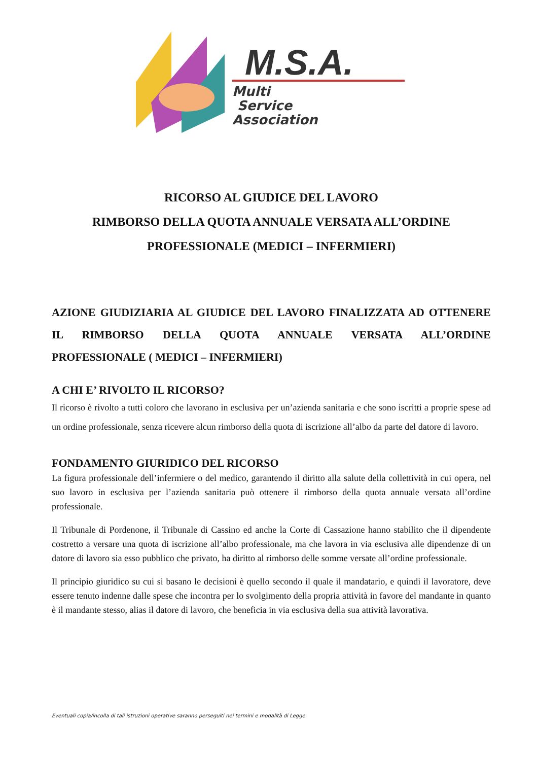M.S.A.
Multi
Service
Association
RICORSO AL GIUDICE DEL LAVORO
RIMBORSO DELLA QUOTA ANNUALE VERSATA ALL’ORDINE PROFESSIONALE (MEDICI – INFERMIERI)
AZIONE GIUDIZIARIA AL GIUDICE DEL LAVORO FINALIZZATA AD OTTENERE IL RIMBORSO DELLA QUOTA ANNUALE VERSATA ALL’ORDINE PROFESSIONALE ( MEDICI – INFERMIERI)
A CHI E’ RIVOLTO IL RICORSO?
Il ricorso è rivolto a tutti coloro che lavorano in esclusiva per un’azienda sanitaria e che sono iscritti a proprie spese ad un ordine professionale, senza ricevere alcun rimborso della quota di iscrizione all’albo da parte del datore di lavoro.
FONDAMENTO GIURIDICO DEL RICORSO
La figura professionale dell’infermiere o del medico, garantendo il diritto alla salute della collettività in cui opera, nel suo lavoro in esclusiva per l’azienda sanitaria può ottenere il rimborso della quota annuale versata all’ordine professionale.
Il Tribunale di Pordenone, il Tribunale di Cassino ed anche la Corte di Cassazione hanno stabilito che il dipendente costretto a versare una quota di iscrizione all’albo professionale, ma che lavora in via esclusiva alle dipendenze di un datore di lavoro sia esso pubblico che privato, ha diritto al rimborso delle somme versate all’ordine professionale.
Il principio giuridico su cui si basano le decisioni è quello secondo il quale il mandatario, e quindi il lavoratore, deve essere tenuto indenne dalle spese che incontra per lo svolgimento della propria attività in favore del mandante in quanto è il mandante stesso, alias il datore di lavoro, che beneficia in via esclusiva della sua attività lavorativa.
Eventuali copia/incolla di tali istruzioni operative saranno perseguiti nei termini e modalità di Legge.